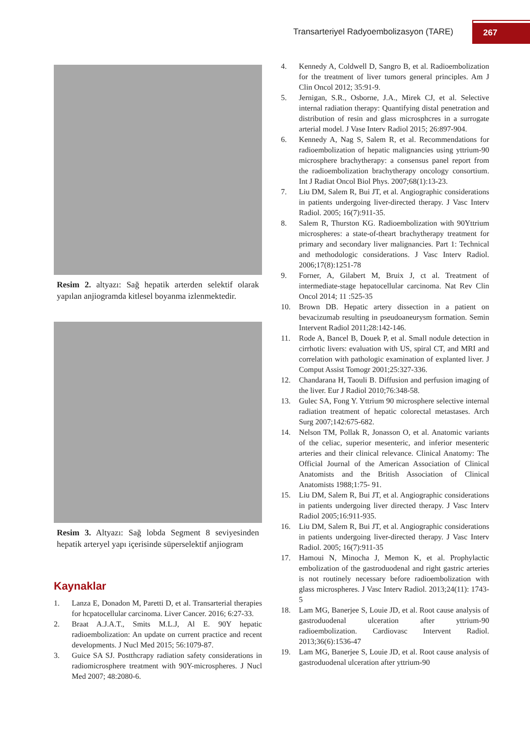Transarteriyel Radyoembolizasyon (TARE)
267
Resim 2. altyazı: Sağ hepatik arterden selektif olarak yapılan anjiogramda kitlesel boyanma izlenmektedir.
Resim 3. Altyazı: Sağ lobda Segment 8 seviyesinden hepatik arteryel yapı içerisinde süperselektif anjiogram
Kaynaklar
1. Lanza E, Donadon M, Paretti D, et al. Transarterial therapies for hcpatocellular carcinoma. Liver Cancer. 2016; 6:27-33.
2. Braat A.J.A.T., Smits M.L.J, Al E. 90Y hepatic radioembolization: An update on current practice and recent developments. J Nucl Med 2015; 56:1079-87.
3. Guice SA SJ. Postthcrapy radiation safety considerations in radiomicrosphere treatment with 90Y-microspheres. J Nucl Med 2007; 48:2080-6.
4. Kennedy A, Coldwell D, Sangro B, et al. Radioembolization for the treatment of liver tumors general principles. Am J Clin Oncol 2012; 35:91-9.
5. Jernigan, S.R., Osborne, J.A., Mirek CJ, et al. Selective internal radiation therapy: Quantifying distal penetration and distribution of resin and glass microsphcres in a surrogate arterial model. J Vase Interv Radiol 2015; 26:897-904.
6. Kennedy A, Nag S, Salem R, et al. Recommendations for radioembolization of hepatic malignancies using yttrium-90 microsphere brachytherapy: a consensus panel report from the radioembolization brachytherapy oncology consortium. Int J Radiat Oncol Biol Phys. 2007;68(1):13-23.
7. Liu DM, Salem R, Bui JT, et al. Angiographic considerations in patients undergoing liver-directed therapy. J Vasc Interv Radiol. 2005; 16(7):911-35.
8. Salem R, Thurston KG. Radioembolization with 90Yttrium microspheres: a state-of-theart brachytherapy treatment for primary and secondary liver malignancies. Part 1: Technical and methodologic considerations. J Vasc Interv Radiol. 2006;17(8):1251-78
9. Forner, A, Gilabert M, Bruix J, ct al. Treatment of intermediate-stage hepatocellular carcinoma. Nat Rev Clin Oncol 2014; 11 :525-35
10. Brown DB. Hepatic artery dissection in a patient on bevacizumab resulting in pseudoaneurysm formation. Semin Intervent Radiol 2011;28:142-146.
11. Rode A, Bancel B, Douek P, et al. Small nodule detection in cirrhotic livers: evaluation with US, spiral CT, and MRI and correlation with pathologic examination of explanted liver. J Comput Assist Tomogr 2001;25:327-336.
12. Chandarana H, Taouli B. Diffusion and perfusion imaging of the liver. Eur J Radiol 2010;76:348-58.
13. Gulec SA, Fong Y. Yttrium 90 microsphere selective internal radiation treatment of hepatic colorectal metastases. Arch Surg 2007;142:675-682.
14. Nelson TM, Pollak R, Jonasson O, et al. Anatomic variants of the celiac, superior mesenteric, and inferior mesenteric arteries and their clinical relevance. Clinical Anatomy: The Official Journal of the American Association of Clinical Anatomists and the British Association of Clinical Anatomists 1988;1:75- 91.
15. Liu DM, Salem R, Bui JT, et al. Angiographic considerations in patients undergoing liver directed therapy. J Vasc Interv Radiol 2005;16:911-935.
16. Liu DM, Salem R, Bui JT, et al. Angiographic considerations in patients undergoing liver-directed therapy. J Vasc Interv Radiol. 2005; 16(7):911-35
17. Hamoui N, Minocha J, Memon K, et al. Prophylactic embolization of the gastroduodenal and right gastric arteries is not routinely necessary before radioembolization with glass microspheres. J Vasc Interv Radiol. 2013;24(11): 1743-5
18. Lam MG, Banerjee S, Louie JD, et al. Root cause analysis of gastroduodenal ulceration after yttrium-90 radioembolization. Cardiovasc Intervent Radiol. 2013;36(6):1536-47
19. Lam MG, Banerjee S, Louie JD, et al. Root cause analysis of gastroduodenal ulceration after yttrium-90